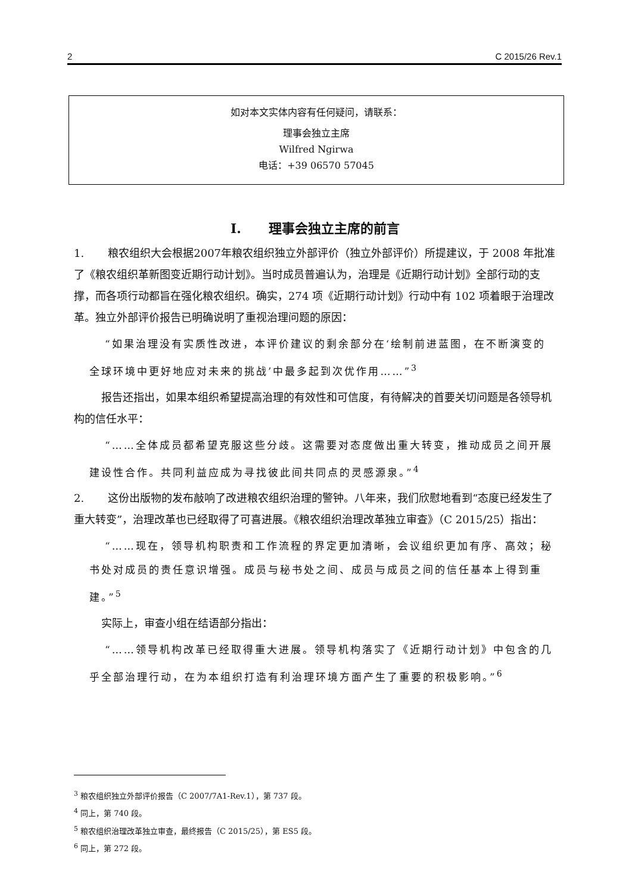2 C 2015/26 Rev.1
如对本文实体内容有任何疑问，请联系：
理事会独立主席
Wilfred Ngirwa
电话：+39 06570 57045
I. 理事会独立主席的前言
1. 粮农组织大会根据2007年粮农组织独立外部评价（独立外部评价）所提建议，于 2008 年批准了《粮农组织革新图变近期行动计划》。当时成员普遍认为，治理是《近期行动计划》全部行动的支撑，而各项行动都旨在强化粮农组织。确实，274 项《近期行动计划》行动中有 102 项着眼于治理改革。独立外部评价报告已明确说明了重视治理问题的原因：
“如果治理没有实质性改进，本评价建议的剩余部分在‘绘制前进蓝图，在不断演变的全球环境中更好地应对未来的挑战’中最多起到次优作用……”<sup>3</sup>
报告还指出，如果本组织希望提高治理的有效性和可信度，有待解决的首要关切问题是各领导机构的信任水平：
“……全体成员都希望克服这些分歧。这需要对态度做出重大转变，推动成员之间开展建设性合作。共同利益应成为寻找彼此间共同点的灵感源泉。”<sup>4</sup>
2. 这份出版物的发布敲响了改进粮农组织治理的警钟。八年来，我们欣慰地看到“态度已经发生了重大转变”，治理改革也已经取得了可喜进展。《粮农组织治理改革独立审查》（C 2015/25）指出：
“……现在，领导机构职责和工作流程的界定更加清晰，会议组织更加有序、高效；秘书处对成员的责任意识增强。成员与秘书处之间、成员与成员之间的信任基本上得到重建。”<sup>5</sup>
实际上，审查小组在结语部分指出：
“……领导机构改革已经取得重大进展。领导机构落实了《近期行动计划》中包含的几乎全部治理行动，在为本组织打造有利治理环境方面产生了重要的积极影响。”<sup>6</sup>
<sup>3</sup> 粮农组织独立外部评价报告（C 2007/7A1-Rev.1），第 737 段。
<sup>4</sup> 同上，第 740 段。
<sup>5</sup> 粮农组织治理改革独立审查，最终报告（C 2015/25），第 ES5 段。
<sup>6</sup> 同上，第 272 段。